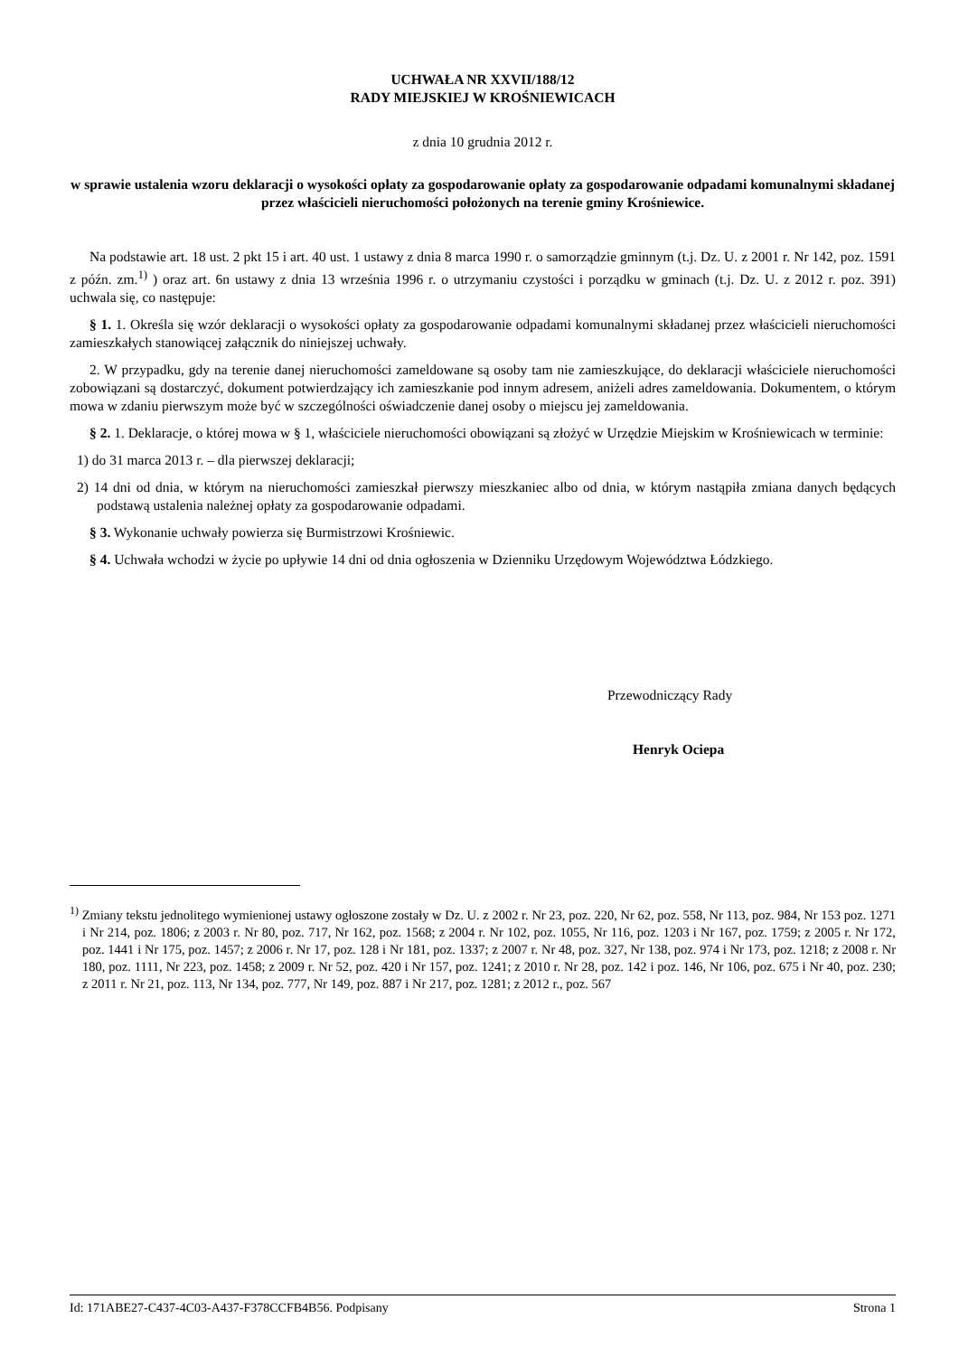UCHWAŁA NR XXVII/188/12
RADY MIEJSKIEJ W KROŚNIEWICACH
z dnia 10 grudnia 2012 r.
w sprawie ustalenia wzoru deklaracji o wysokości opłaty za gospodarowanie opłaty za gospodarowanie odpadami komunalnymi składanej przez właścicieli nieruchomości położonych na terenie gminy Krośniewice.
Na podstawie art. 18 ust. 2 pkt 15 i art. 40 ust. 1 ustawy z dnia 8 marca 1990 r. o samorządzie gminnym (t.j. Dz. U. z 2001 r. Nr 142, poz. 1591 z późn. zm.<sup>1)</sup> ) oraz art. 6n ustawy z dnia 13 września 1996 r. o utrzymaniu czystości i porządku w gminach (t.j. Dz. U. z 2012 r. poz. 391) uchwala się, co następuje:
§ 1. 1. Określa się wzór deklaracji o wysokości opłaty za gospodarowanie odpadami komunalnymi składanej przez właścicieli nieruchomości zamieszkałych stanowiącej załącznik do niniejszej uchwały.
2. W przypadku, gdy na terenie danej nieruchomości zameldowane są osoby tam nie zamieszkujące, do deklaracji właściciele nieruchomości zobowiązani są dostarczyć, dokument potwierdzający ich zamieszkanie pod innym adresem, aniżeli adres zameldowania. Dokumentem, o którym mowa w zdaniu pierwszym może być w szczególności oświadczenie danej osoby o miejscu jej zameldowania.
§ 2. 1. Deklaracje, o której mowa w § 1, właściciele nieruchomości obowiązani są złożyć w Urzędzie Miejskim w Krośniewicach w terminie:
1) do 31 marca 2013 r. – dla pierwszej deklaracji;
2) 14 dni od dnia, w którym na nieruchomości zamieszkał pierwszy mieszkaniec albo od dnia, w którym nastąpiła zmiana danych będących podstawą ustalenia należnej opłaty za gospodarowanie odpadami.
§ 3. Wykonanie uchwały powierza się Burmistrzowi Krośniewic.
§ 4. Uchwała wchodzi w życie po upływie 14 dni od dnia ogłoszenia w Dzienniku Urzędowym Województwa Łódzkiego.
Przewodniczący Rady
Henryk Ociepa
<sup>1)</sup> Zmiany tekstu jednolitego wymienionej ustawy ogłoszone zostały w Dz. U. z 2002 r. Nr 23, poz. 220, Nr 62, poz. 558, Nr 113, poz. 984, Nr 153 poz. 1271 i Nr 214, poz. 1806; z 2003 r. Nr 80, poz. 717, Nr 162, poz. 1568; z 2004 r. Nr 102, poz. 1055, Nr 116, poz. 1203 i Nr 167, poz. 1759; z 2005 r. Nr 172, poz. 1441 i Nr 175, poz. 1457; z 2006 r. Nr 17, poz. 128 i Nr 181, poz. 1337; z 2007 r. Nr 48, poz. 327, Nr 138, poz. 974 i Nr 173, poz. 1218; z 2008 r. Nr 180, poz. 1111, Nr 223, poz. 1458; z 2009 r. Nr 52, poz. 420 i Nr 157, poz. 1241; z 2010 r. Nr 28, poz. 142 i poz. 146, Nr 106, poz. 675 i Nr 40, poz. 230; z 2011 r. Nr 21, poz. 113, Nr 134, poz. 777, Nr 149, poz. 887 i Nr 217, poz. 1281; z 2012 r., poz. 567
Id: 171ABE27-C437-4C03-A437-F378CCFB4B56. Podpisany Strona 1